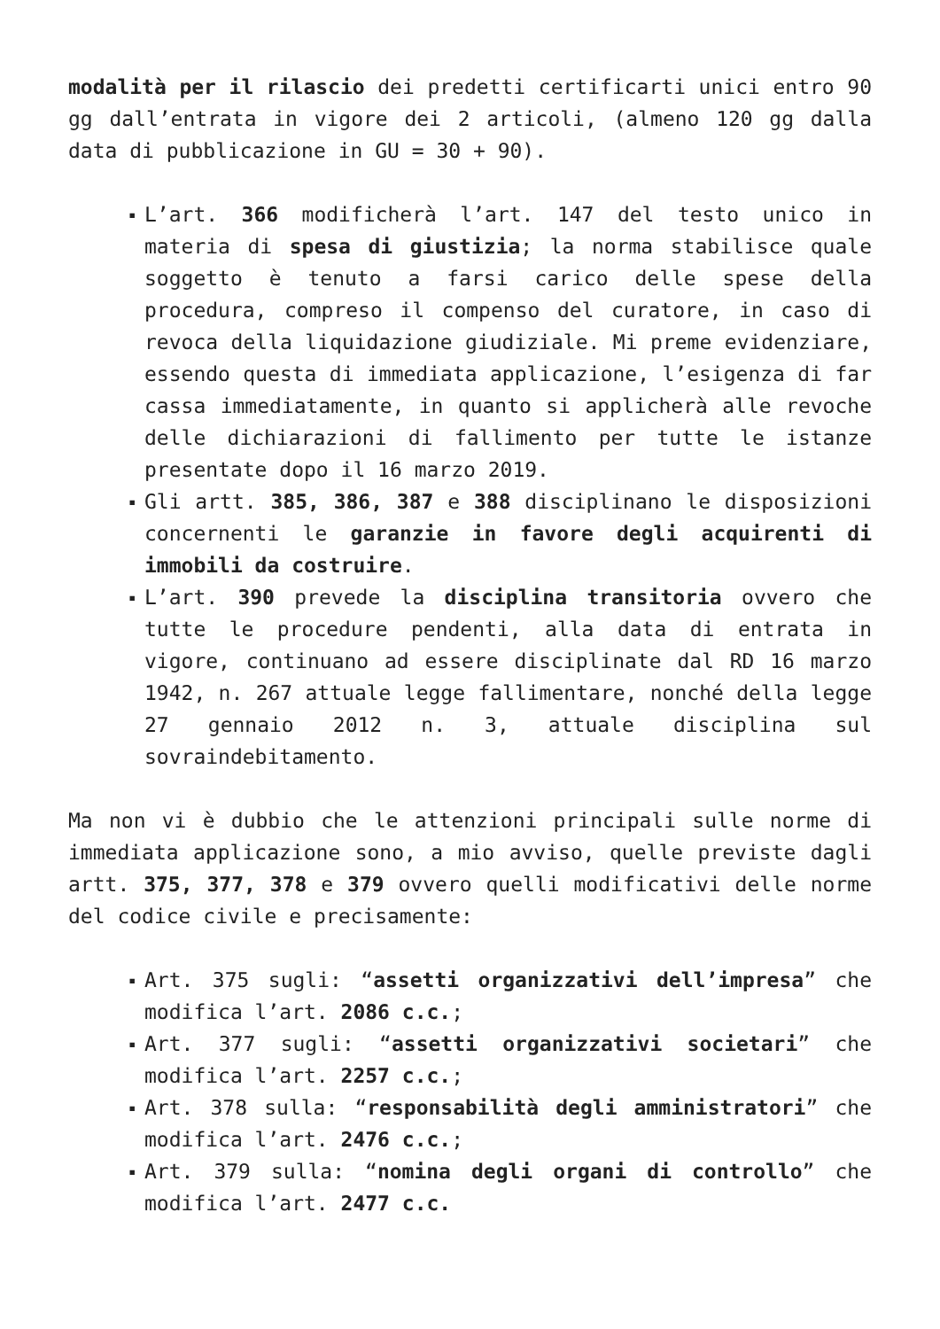modalità per il rilascio dei predetti certificarti unici entro 90 gg dall’entrata in vigore dei 2 articoli, (almeno 120 gg dalla data di pubblicazione in GU = 30 + 90).
▪ L’art. 366 modificherà l’art. 147 del testo unico in materia di spesa di giustizia; la norma stabilisce quale soggetto è tenuto a farsi carico delle spese della procedura, compreso il compenso del curatore, in caso di revoca della liquidazione giudiziale. Mi preme evidenziare, essendo questa di immediata applicazione, l’esigenza di far cassa immediatamente, in quanto si applicherà alle revoche delle dichiarazioni di fallimento per tutte le istanze presentate dopo il 16 marzo 2019.
▪ Gli artt. 385, 386, 387 e 388 disciplinano le disposizioni concernenti le garanzie in favore degli acquirenti di immobili da costruire.
▪ L’art. 390 prevede la disciplina transitoria ovvero che tutte le procedure pendenti, alla data di entrata in vigore, continuano ad essere disciplinate dal RD 16 marzo 1942, n. 267 attuale legge fallimentare, nonché della legge 27 gennaio 2012 n. 3, attuale disciplina sul sovraindebitamento.
Ma non vi è dubbio che le attenzioni principali sulle norme di immediata applicazione sono, a mio avviso, quelle previste dagli artt. 375, 377, 378 e 379 ovvero quelli modificativi delle norme del codice civile e precisamente:
▪ Art. 375 sugli: “assetti organizzativi dell’impresa” che modifica l’art. 2086 c.c.;
▪ Art. 377 sugli: “assetti organizzativi societari” che modifica l’art. 2257 c.c.;
▪ Art. 378 sulla: “responsabilità degli amministratori” che modifica l’art. 2476 c.c.;
▪ Art. 379 sulla: “nomina degli organi di controllo” che modifica l’art. 2477 c.c.